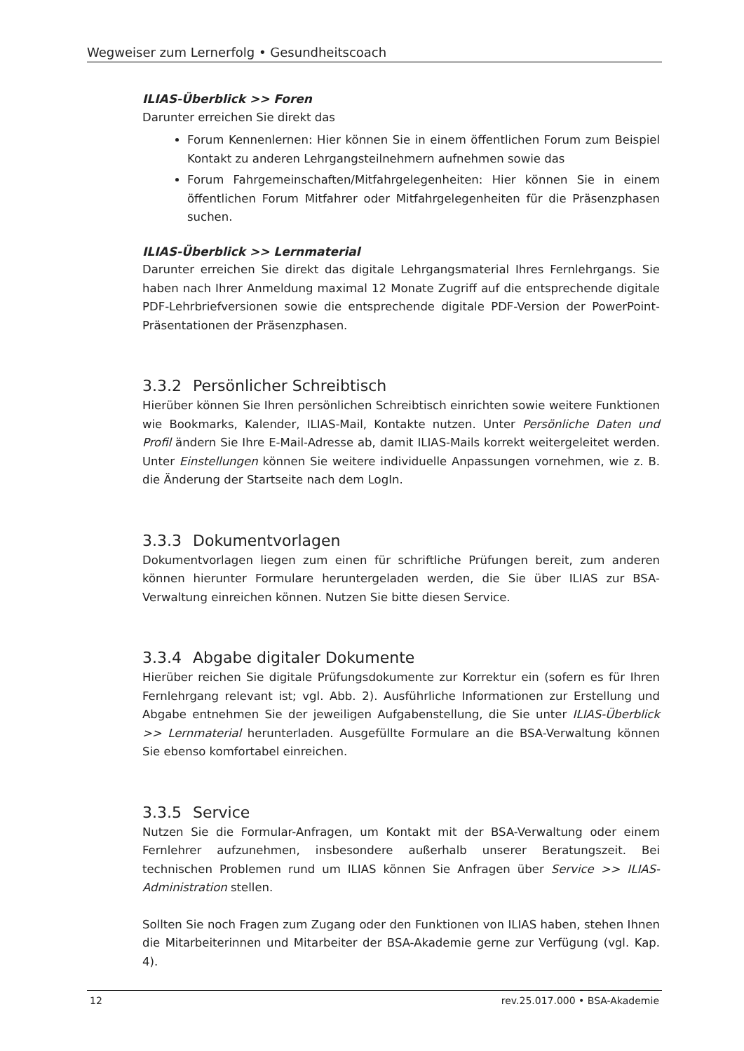Wegweiser zum Lernerfolg • Gesundheitscoach
ILIAS-Überblick >> Foren
Darunter erreichen Sie direkt das
Forum Kennenlernen: Hier können Sie in einem öffentlichen Forum zum Beispiel Kontakt zu anderen Lehrgangsteilnehmern aufnehmen sowie das
Forum Fahrgemeinschaften/Mitfahrgelegenheiten: Hier können Sie in einem öffentlichen Forum Mitfahrer oder Mitfahrgelegenheiten für die Präsenzphasen suchen.
ILIAS-Überblick >> Lernmaterial
Darunter erreichen Sie direkt das digitale Lehrgangsmaterial Ihres Fernlehrgangs. Sie haben nach Ihrer Anmeldung maximal 12 Monate Zugriff auf die entsprechende digitale PDF-Lehrbriefversionen sowie die entsprechende digitale PDF-Version der PowerPoint-Präsentationen der Präsenzphasen.
3.3.2 Persönlicher Schreibtisch
Hierüber können Sie Ihren persönlichen Schreibtisch einrichten sowie weitere Funktionen wie Bookmarks, Kalender, ILIAS-Mail, Kontakte nutzen. Unter Persönliche Daten und Profil ändern Sie Ihre E-Mail-Adresse ab, damit ILIAS-Mails korrekt weitergeleitet werden. Unter Einstellungen können Sie weitere individuelle Anpassungen vornehmen, wie z. B. die Änderung der Startseite nach dem LogIn.
3.3.3 Dokumentvorlagen
Dokumentvorlagen liegen zum einen für schriftliche Prüfungen bereit, zum anderen können hierunter Formulare heruntergeladen werden, die Sie über ILIAS zur BSA-Verwaltung einreichen können. Nutzen Sie bitte diesen Service.
3.3.4 Abgabe digitaler Dokumente
Hierüber reichen Sie digitale Prüfungsdokumente zur Korrektur ein (sofern es für Ihren Fernlehrgang relevant ist; vgl. Abb. 2). Ausführliche Informationen zur Erstellung und Abgabe entnehmen Sie der jeweiligen Aufgabenstellung, die Sie unter ILIAS-Überblick >> Lernmaterial herunterladen. Ausgefüllte Formulare an die BSA-Verwaltung können Sie ebenso komfortabel einreichen.
3.3.5 Service
Nutzen Sie die Formular-Anfragen, um Kontakt mit der BSA-Verwaltung oder einem Fernlehrer aufzunehmen, insbesondere außerhalb unserer Beratungszeit. Bei technischen Problemen rund um ILIAS können Sie Anfragen über Service >> ILIAS-Administration stellen.
Sollten Sie noch Fragen zum Zugang oder den Funktionen von ILIAS haben, stehen Ihnen die Mitarbeiterinnen und Mitarbeiter der BSA-Akademie gerne zur Verfügung (vgl. Kap. 4).
12 rev.25.017.000 • BSA-Akademie